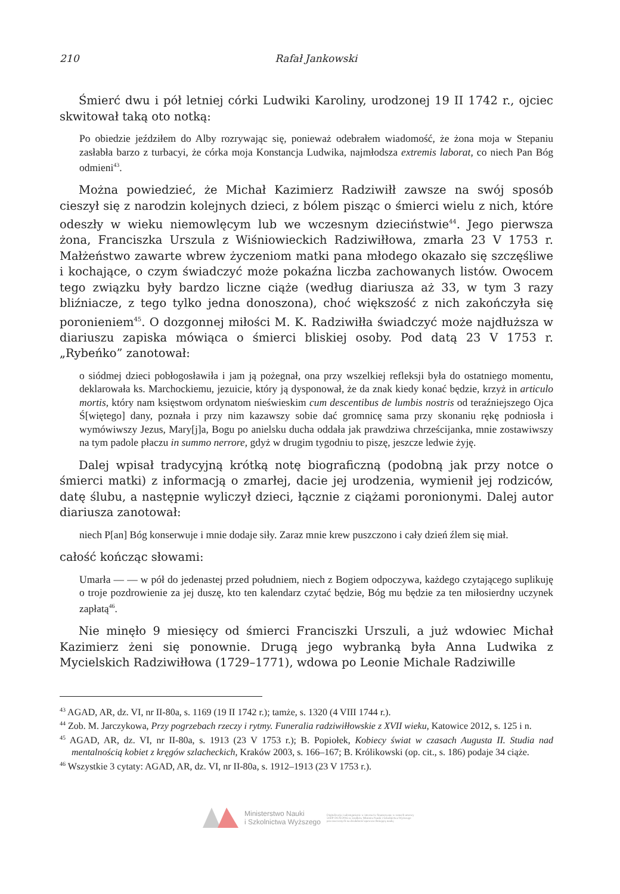210 Rafał Jankowski
Śmierć dwu i pół letniej córki Ludwiki Karoliny, urodzonej 19 II 1742 r., ojciec skwitował taką oto notką:
Po obiedzie jeździłem do Alby rozrywając się, ponieważ odebrałem wiadomość, że żona moja w Stepaniu zasłabła barzo z turbacyi, że córka moja Konstancja Ludwika, najmłodsza extremis laborat, co niech Pan Bóg odmieni<sup>43</sup>.
Można powiedzieć, że Michał Kazimierz Radziwiłł zawsze na swój sposób cieszył się z narodzin kolejnych dzieci, z bólem pisząc o śmierci wielu z nich, które odeszły w wieku niemowlęcym lub we wczesnym dzieciństwie<sup>44</sup>. Jego pierwsza żona, Franciszka Urszula z Wiśniowieckich Radziwiłłowa, zmarła 23 V 1753 r. Małżeństwo zawarte wbrew życzeniom matki pana młodego okazało się szczęśliwe i kochające, o czym świadczyć może pokaźna liczba zachowanych listów. Owocem tego związku były bardzo liczne ciąże (według diariusza aż 33, w tym 3 razy bliźniacze, z tego tylko jedna donoszona), choć większość z nich zakończyła się poronieniem<sup>45</sup>. O dozgonnej miłości M. K. Radziwiłła świadczyć może najdłuższa w diariuszu zapiska mówiąca o śmierci bliskiej osoby. Pod datą 23 V 1753 r. „Rybeńko” zanotował:
o siódmej dzieci pobłogosławiła i jam ją pożegnał, ona przy wszelkiej refleksji była do ostatniego momentu, deklarowała ks. Marchockiemu, jezuicie, który ją dysponował, że da znak kiedy konać będzie, krzyż in articulo mortis, który nam księstwom ordynatom nieświeskim cum descentibus de lumbis nostris od teraźniejszego Ojca Ś[więtego] dany, poznała i przy nim kazawszy sobie dać gromnicę sama przy skonaniu rękę podniosła i wymówiwszy Jezus, Mary[j]a, Bogu po anielsku ducha oddała jak prawdziwa chrześcijanka, mnie zostawiwszy na tym padole płaczu in summo nerrore, gdyż w drugim tygodniu to piszę, jeszcze ledwie żyję.
Dalej wpisał tradycyjną krótką notę biograficzną (podobną jak przy notce o śmierci matki) z informacją o zmarłej, dacie jej urodzenia, wymienił jej rodziców, datę ślubu, a następnie wyliczył dzieci, łącznie z ciążami poronionymi. Dalej autor diariusza zanotował:
niech P[an] Bóg konserwuje i mnie dodaje siły. Zaraz mnie krew puszczono i cały dzień źlem się miał.
całość kończąc słowami:
Umarła — — w pół do jedenastej przed południem, niech z Bogiem odpoczywa, każdego czytającego suplikuję o troje pozdrowienie za jej duszę, kto ten kalendarz czytać będzie, Bóg mu będzie za ten miłosierdny uczynek zapłatą<sup>46</sup>.
Nie minęło 9 miesięcy od śmierci Franciszki Urszuli, a już wdowiec Michał Kazimierz żeni się ponownie. Drugą jego wybranką była Anna Ludwika z Mycielskich Radziwiłłowa (1729–1771), wdowa po Leonie Michale Radziwille
<sup>43</sup> AGAD, AR, dz. VI, nr II-80a, s. 1169 (19 II 1742 r.); tamże, s. 1320 (4 VIII 1744 r.).
<sup>44</sup> Zob. M. Jarczykowa, Przy pogrzebach rzeczy i rytmy. Funeralia radziwiłłowskie z XVII wieku, Katowice 2012, s. 125 i n.
<sup>45</sup> AGAD, AR, dz. VI, nr II-80a, s. 1913 (23 V 1753 r.); B. Popiołek, Kobiecy świat w czasach Augusta II. Studia nad mentalnością kobiet z kręgów szlacheckich, Kraków 2003, s. 166–167; B. Królikowski (op. cit., s. 186) podaje 34 ciąże.
<sup>46</sup> Wszystkie 3 cytaty: AGAD, AR, dz. VI, nr II-80a, s. 1912–1913 (23 V 1753 r.).
Ministerstwo Nauki
i Szkolnictwa Wyższego
Digitalizacja i udostępnienie w internecie finansowane w ramach umowy 518/P-DUN/2016 ze środków Ministra Nauki i Szkolnictwa Wyższego przeznaczonych na działalność upowszechniającą naukę